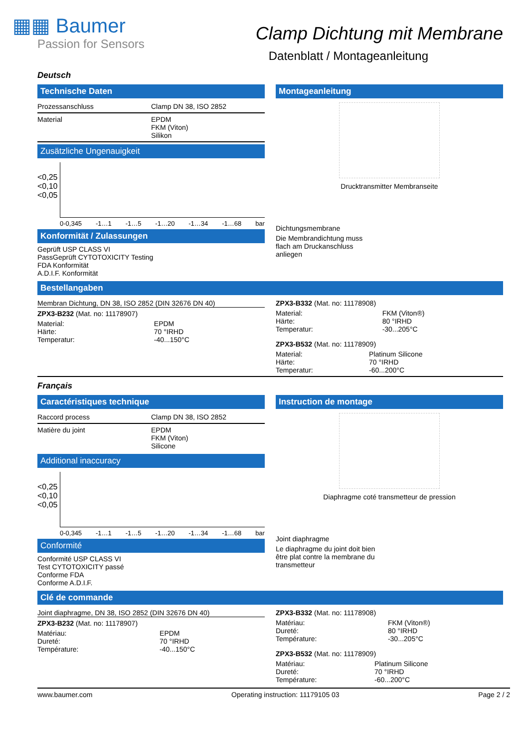▦▦ Baumer
Passion for Sensors
Clamp Dichtung mit Membrane
Datenblatt / Montageanleitung
Deutsch
Technische Daten
| Prozessanschluss | Clamp DN 38, ISO 2852 |
| Material | EPDM FKM (Viton) Silikon |
Zusätzliche Ungenauigkeit
<0,25
<0,10
<0,05
0-0,345 -1…1 -1…5 -1…20 -1…34 -1…68 bar
Konformität / Zulassungen
Geprüft USP CLASS VI
PassGeprüft CYTOTOXICITY Testing
FDA Konformität
A.D.I.F. Konformität
Montageanleitung
Drucktransmitter Membranseite
Dichtungsmembrane
Die Membrandichtung muss
flach am Druckanschluss
anliegen
Bestellangaben
Membran Dichtung, DN 38, ISO 2852 (DIN 32676 DN 40)
ZPX3-B232 (Mat. no: 11178907)
| Material: | EPDM |
| Härte: | 70 °IRHD |
| Temperatur: | -40...150°C |
ZPX3-B332 (Mat. no: 11178908)
| Material: | FKM (Viton®) |
| Härte: | 80 °IRHD |
| Temperatur: | -30...205°C |
ZPX3-B532 (Mat. no: 11178909)
| Material: | Platinum Silicone |
| Härte: | 70 °IRHD |
| Temperatur: | -60...200°C |
Français
Caractéristiques technique
| Raccord process | Clamp DN 38, ISO 2852 |
| Matière du joint | EPDM FKM (Viton) Silicone |
Additional inaccuracy
<0,25
<0,10
<0,05
0-0,345 -1…1 -1…5 -1…20 -1…34 -1…68 bar
Conformité
Conformité USP CLASS VI
Test CYTOTOXICITY passé
Conforme FDA
Conforme A.D.I.F.
Instruction de montage
Diaphragme coté transmetteur de pression
Joint diaphragme
Le diaphragme du joint doit bien
être plat contre la membrane du
transmetteur
Clé de commande
Joint diaphragme, DN 38, ISO 2852 (DIN 32676 DN 40)
ZPX3-B232 (Mat. no: 11178907)
| Matériau: | EPDM |
| Dureté: | 70 °IRHD |
| Température: | -40...150°C |
ZPX3-B332 (Mat. no: 11178908)
| Matériau: | FKM (Viton®) |
| Dureté: | 80 °IRHD |
| Température: | -30...205°C |
ZPX3-B532 (Mat. no: 11178909)
| Matériau: | Platinum Silicone |
| Dureté: | 70 °IRHD |
| Température: | -60...200°C |
www.baumer.com Operating instruction: 11179105 03 Page 2 / 2